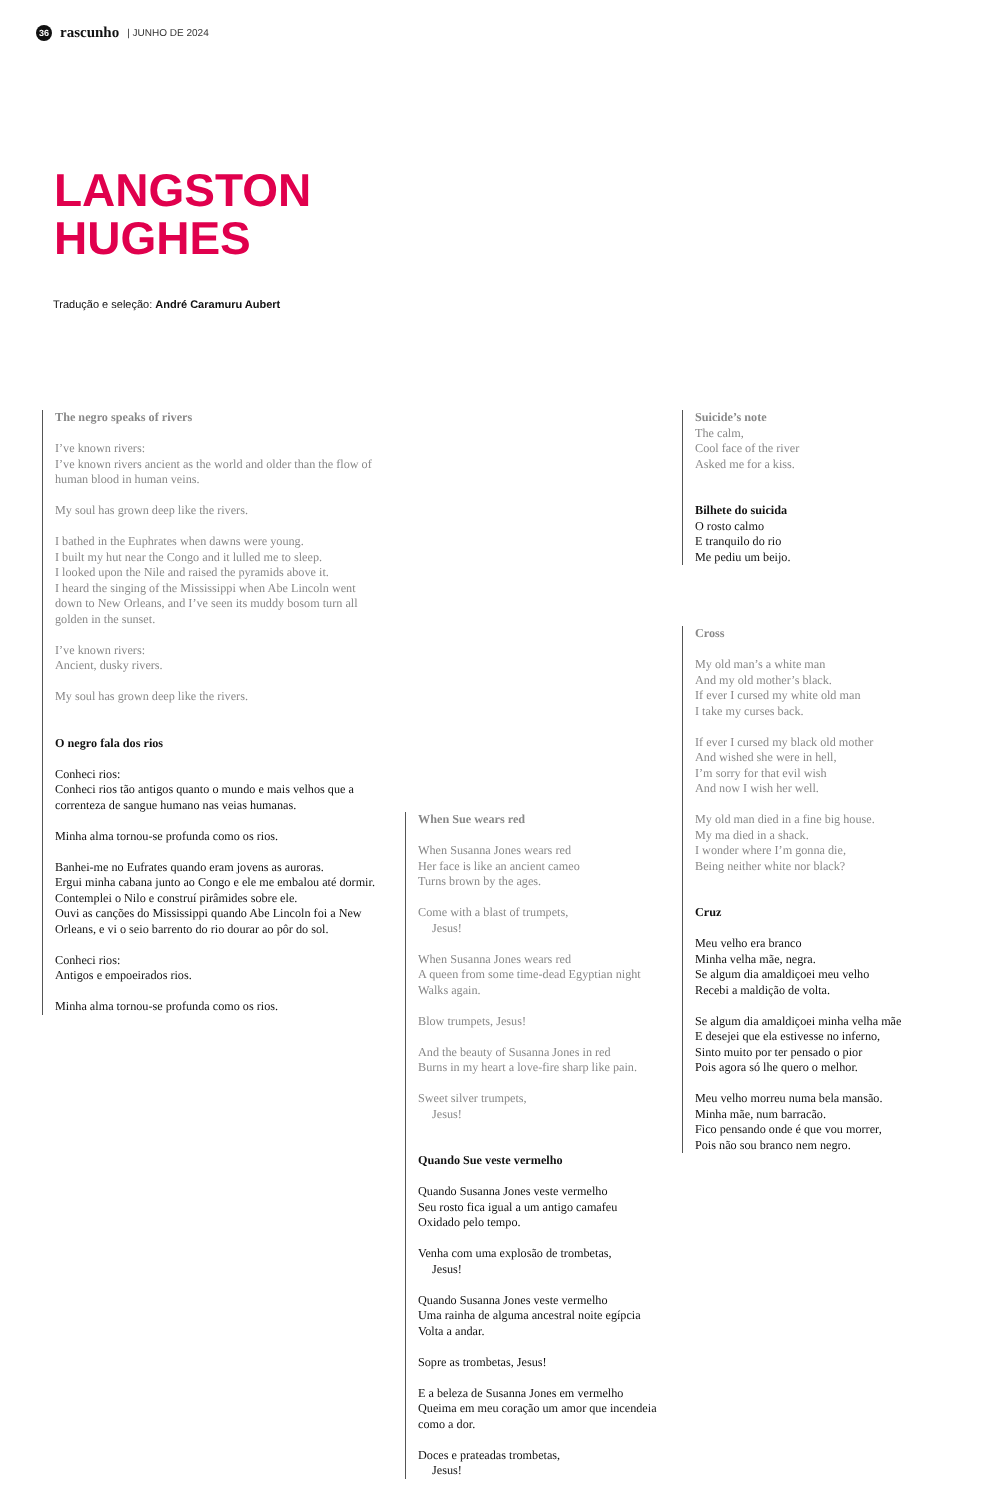36 rascunho | JUNHO DE 2024
LANGSTON
HUGHES
Tradução e seleção: André Caramuru Aubert
The negro speaks of rivers
I’ve known rivers:
I’ve known rivers ancient as the world and older than the flow of human blood in human veins.
My soul has grown deep like the rivers.
I bathed in the Euphrates when dawns were young.
I built my hut near the Congo and it lulled me to sleep.
I looked upon the Nile and raised the pyramids above it.
I heard the singing of the Mississippi when Abe Lincoln went down to New Orleans, and I’ve seen its muddy bosom turn all golden in the sunset.
I’ve known rivers:
Ancient, dusky rivers.
My soul has grown deep like the rivers.
O negro fala dos rios
Conheci rios:
Conheci rios tão antigos quanto o mundo e mais velhos que a correnteza de sangue humano nas veias humanas.
Minha alma tornou-se profunda como os rios.
Banhei-me no Eufrates quando eram jovens as auroras.
Ergui minha cabana junto ao Congo e ele me embalou até dormir.
Contemplei o Nilo e construí pirâmides sobre ele.
Ouvi as canções do Mississippi quando Abe Lincoln foi a New Orleans, e vi o seio barrento do rio dourar ao pôr do sol.
Conheci rios:
Antigos e empoeirados rios.
Minha alma tornou-se profunda como os rios.
When Sue wears red
When Susanna Jones wears red
Her face is like an ancient cameo
Turns brown by the ages.
Come with a blast of trumpets,
Jesus!
When Susanna Jones wears red
A queen from some time-dead Egyptian night
Walks again.
Blow trumpets, Jesus!
And the beauty of Susanna Jones in red
Burns in my heart a love-fire sharp like pain.
Sweet silver trumpets,
Jesus!
Quando Sue veste vermelho
Quando Susanna Jones veste vermelho
Seu rosto fica igual a um antigo camafeu
Oxidado pelo tempo.
Venha com uma explosão de trombetas,
Jesus!
Quando Susanna Jones veste vermelho
Uma rainha de alguma ancestral noite egípcia
Volta a andar.
Sopre as trombetas, Jesus!
E a beleza de Susanna Jones em vermelho
Queima em meu coração um amor que incendeia como a dor.
Doces e prateadas trombetas,
Jesus!
Suicide’s note
The calm,
Cool face of the river
Asked me for a kiss.
Bilhete do suicida
O rosto calmo
E tranquilo do rio
Me pediu um beijo.
Cross
My old man’s a white man
And my old mother’s black.
If ever I cursed my white old man
I take my curses back.
If ever I cursed my black old mother
And wished she were in hell,
I’m sorry for that evil wish
And now I wish her well.
My old man died in a fine big house.
My ma died in a shack.
I wonder where I’m gonna die,
Being neither white nor black?
Cruz
Meu velho era branco
Minha velha mãe, negra.
Se algum dia amaldiçoei meu velho
Recebi a maldição de volta.
Se algum dia amaldiçoei minha velha mãe
E desejei que ela estivesse no inferno,
Sinto muito por ter pensado o pior
Pois agora só lhe quero o melhor.
Meu velho morreu numa bela mansão.
Minha mãe, num barracão.
Fico pensando onde é que vou morrer,
Pois não sou branco nem negro.